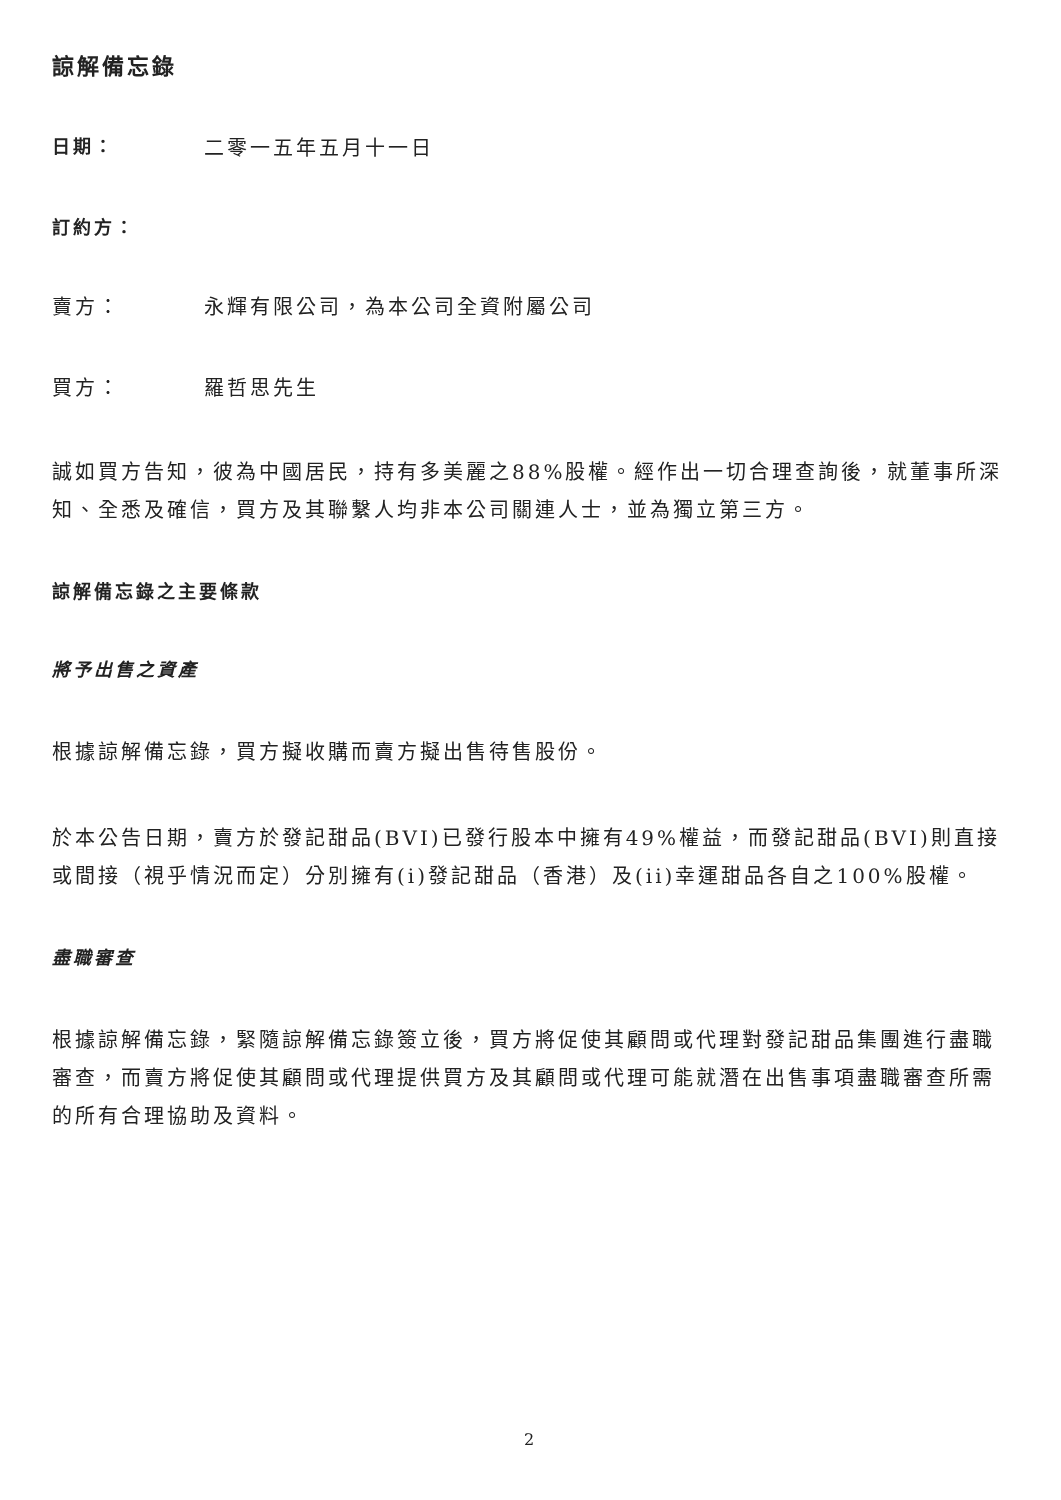諒解備忘錄
日期： 二零一五年五月十一日
訂約方：
賣方： 永輝有限公司，為本公司全資附屬公司
買方： 羅哲思先生
誠如買方告知，彼為中國居民，持有多美麗之88%股權。經作出一切合理查詢後，就董事所深知、全悉及確信，買方及其聯繫人均非本公司關連人士，並為獨立第三方。
諒解備忘錄之主要條款
將予出售之資產
根據諒解備忘錄，買方擬收購而賣方擬出售待售股份。
於本公告日期，賣方於發記甜品(BVI)已發行股本中擁有49%權益，而發記甜品(BVI)則直接或間接（視乎情況而定）分別擁有(i)發記甜品（香港）及(ii)幸運甜品各自之100%股權。
盡職審查
根據諒解備忘錄，緊隨諒解備忘錄簽立後，買方將促使其顧問或代理對發記甜品集團進行盡職審查，而賣方將促使其顧問或代理提供買方及其顧問或代理可能就潛在出售事項盡職審查所需的所有合理協助及資料。
2